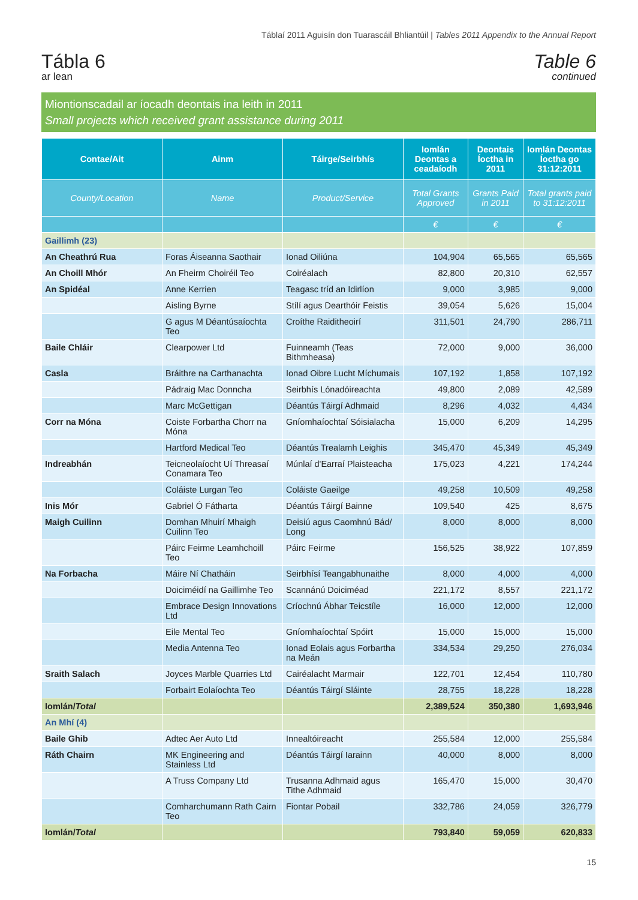Táblaí 2011 Aguisín don Tuarascáil Bhliantúil | Tables 2011 Appendix to the Annual Report
Tábla 6
ar lean
Table 6
continued
Miontionscadail ar íocadh deontais ina leith in 2011
Small projects which received grant assistance during 2011
| Contae/Ait | Ainm | Táirge/Seirbhís | Iomlán Deontas a ceadaíodh | Deontais Íoctha in 2011 | Iomlán Deontas Íoctha go 31:12:2011 |
| --- | --- | --- | --- | --- | --- |
| County/Location | Name | Product/Service | Total Grants Approved | Grants Paid in 2011 | Total grants paid to 31:12:2011 |
| | | | € | € | € |
| Gaillimh (23) | | | | | |
| An Cheathrú Rua | Foras Áiseanna Saothair | Ionad Oiliúna | 104,904 | 65,565 | 65,565 |
| An Choill Mhór | An Fheirm Choiréil Teo | Coiréalach | 82,800 | 20,310 | 62,557 |
| An Spidéal | Anne Kerrien | Teagasc tríd an Idirlíon | 9,000 | 3,985 | 9,000 |
| | Aisling Byrne | Stílí agus Dearthóir Feistis | 39,054 | 5,626 | 15,004 |
| | G agus M Déantúsaíochta Teo | Croíthe Raiditheoirí | 311,501 | 24,790 | 286,711 |
| Baile Chláir | Clearpower Ltd | Fuinneamh (Teas Bithmheasa) | 72,000 | 9,000 | 36,000 |
| Casla | Bráithre na Carthanachta | Ionad Oibre Lucht Míchumais | 107,192 | 1,858 | 107,192 |
| | Pádraig Mac Donncha | Seirbhís Lónadóireachta | 49,800 | 2,089 | 42,589 |
| | Marc McGettigan | Déantús Táirgí Adhmaid | 8,296 | 4,032 | 4,434 |
| Corr na Móna | Coiste Forbartha Chorr na Móna | Gníomhaíochtaí Sóisialacha | 15,000 | 6,209 | 14,295 |
| | Hartford Medical Teo | Déantús Trealamh Leighis | 345,470 | 45,349 | 45,349 |
| Indreabhán | Teicneolaíocht Uí Threasaí Conamara Teo | Múnlaí d'Earraí Plaisteacha | 175,023 | 4,221 | 174,244 |
| | Coláiste Lurgan Teo | Coláiste Gaeilge | 49,258 | 10,509 | 49,258 |
| Inis Mór | Gabriel Ó Fátharta | Déantús Táirgí Bainne | 109,540 | 425 | 8,675 |
| Maigh Cuilinn | Domhan Mhuirí Mhaigh Cuilinn Teo | Deisiú agus Caomhnú Bád/ Long | 8,000 | 8,000 | 8,000 |
| | Páirc Feirme Leamhchoill Teo | Páirc Feirme | 156,525 | 38,922 | 107,859 |
| Na Forbacha | Máire Ní Chatháin | Seirbhísí Teangabhunaithe | 8,000 | 4,000 | 4,000 |
| | Doiciméidí na Gaillimhe Teo | Scannánú Doiciméad | 221,172 | 8,557 | 221,172 |
| | Embrace Design Innovations Ltd | Críochnú Ábhar Teicstíle | 16,000 | 12,000 | 12,000 |
| | Eile Mental Teo | Gníomhaíochtaí Spóirt | 15,000 | 15,000 | 15,000 |
| | Media Antenna Teo | Ionad Eolais agus Forbartha na Meán | 334,534 | 29,250 | 276,034 |
| Sraith Salach | Joyces Marble Quarries Ltd | Cairéalacht Marmair | 122,701 | 12,454 | 110,780 |
| | Forbairt Eolaíochta Teo | Déantús Táirgí Sláinte | 28,755 | 18,228 | 18,228 |
| Iomlán/ Total | | | 2,389,524 | 350,380 | 1,693,946 |
| An Mhí (4) | | | | | |
| Baile Ghib | Adtec Aer Auto Ltd | Innealtóireacht | 255,584 | 12,000 | 255,584 |
| Ráth Chairn | MK Engineering and Stainless Ltd | Déantús Táirgí Iarainn | 40,000 | 8,000 | 8,000 |
| | A Truss Company Ltd | Trusanna Adhmaid agus Tithe Adhmaid | 165,470 | 15,000 | 30,470 |
| | Comharchumann Rath Cairn Teo | Fiontar Pobail | 332,786 | 24,059 | 326,779 |
| Iomlán/ Total | | | 793,840 | 59,059 | 620,833 |
15